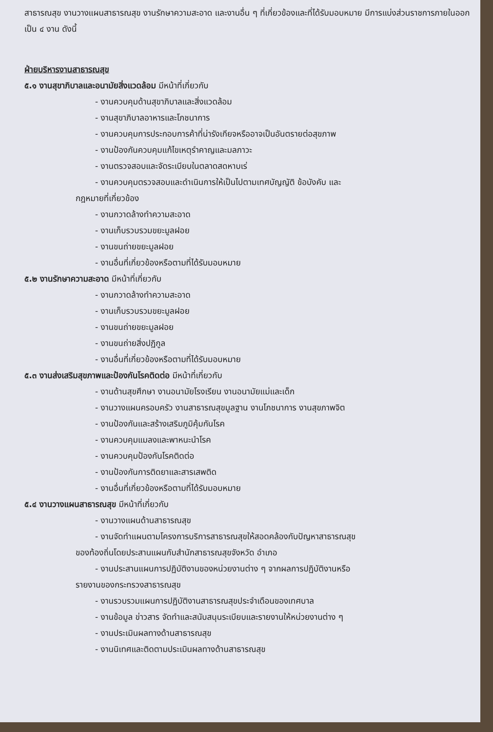สาธารณสุข งานวางแผนสาธารณสุข งานรักษาความสะอาด และงานอื่น ๆ ที่เกี่ยวข้องและที่ได้รับมอบหมาย มีการแบ่งส่วนราชการภายในออกเป็น ๔ งาน ดังนี้
ฝ่ายบริหารงานสาธารณสุข
๕.๑ งานสุขาภิบาลและอนามัยสิ่งแวดล้อม มีหน้าที่เกี่ยวกับ
- งานควบคุมด้านสุขาภิบาลและสิ่งแวดล้อม
- งานสุขาภิบาลอาหารและโภชนาการ
- งานควบคุมการประกอบการค้าที่น่ารังเกียจหรืออาจเป็นอันตรายต่อสุขภาพ
- งานป้องกันควบคุมแก้ไขเหตุรำคาญและมลภาวะ
- งานตรวจสอบและจัดระเบียบในตลาดสดหาบเร่
- งานควบคุมตรวจสอบและดำเนินการให้เป็นไปตามเทศบัญญัติ ข้อบังคับ และ
กฎหมายที่เกี่ยวข้อง
- งานกวาดล้างทำความสะอาด
- งานเก็บรวบรวมขยะมูลฝอย
- งานขนถ่ายขยะมูลฝอย
- งานอื่นที่เกี่ยวข้องหรือตามที่ได้รับมอบหมาย
๕.๒ งานรักษาความสะอาด มีหน้าที่เกี่ยวกับ
- งานกวาดล้างทำความสะอาด
- งานเก็บรวบรวมขยะมูลฝอย
- งานขนถ่ายขยะมูลฝอย
- งานขนถ่ายสิ่งปฏิกูล
- งานอื่นที่เกี่ยวข้องหรือตามที่ได้รับมอบหมาย
๕.๓ งานส่งเสริมสุขภาพและป้องกันโรคติดต่อ มีหน้าที่เกี่ยวกับ
- งานด้านสุขศึกษา งานอนามัยโรงเรียน งานอนามัยแม่และเด็ก
- งานวางแผนครอบครัว งานสาธารณสุขมูลฐาน งานโภชนาการ งานสุขภาพจิต
- งานป้องกันและสร้างเสริมภูมิคุ้มกันโรค
- งานควบคุมแมลงและพาหนะนำโรค
- งานควบคุมป้องกันโรคติดต่อ
- งานป้องกันการติดยาและสารเสพติด
- งานอื่นที่เกี่ยวข้องหรือตามที่ได้รับมอบหมาย
๕.๔ งานวางแผนสาธารณสุข มีหน้าที่เกี่ยวกับ
- งานวางแผนด้านสาธารณสุข
- งานจัดทำแผนตามโครงการบริการสาธารณสุขให้สอดคล้องกับปัญหาสาธารณสุข
ของท้องถิ่นโดยประสานแผนกับสำนักสาธารณสุขจังหวัด อำเภอ
- งานประสานแผนการปฏิบัติงานของหน่วยงานต่าง ๆ จากผลการปฏิบัติงานหรือ
รายงานของกระทรวงสาธารณสุข
- งานรวบรวมแผนการปฏิบัติงานสาธารณสุขประจำเดือนของเทศบาล
- งานข้อมูล ข่าวสาร จัดทำและสนับสนุนระเบียบและรายงานให้หน่วยงานต่าง ๆ
- งานประเมินผลทางด้านสาธารณสุข
- งานนิเทศและติดตามประเมินผลทางด้านสาธารณสุข